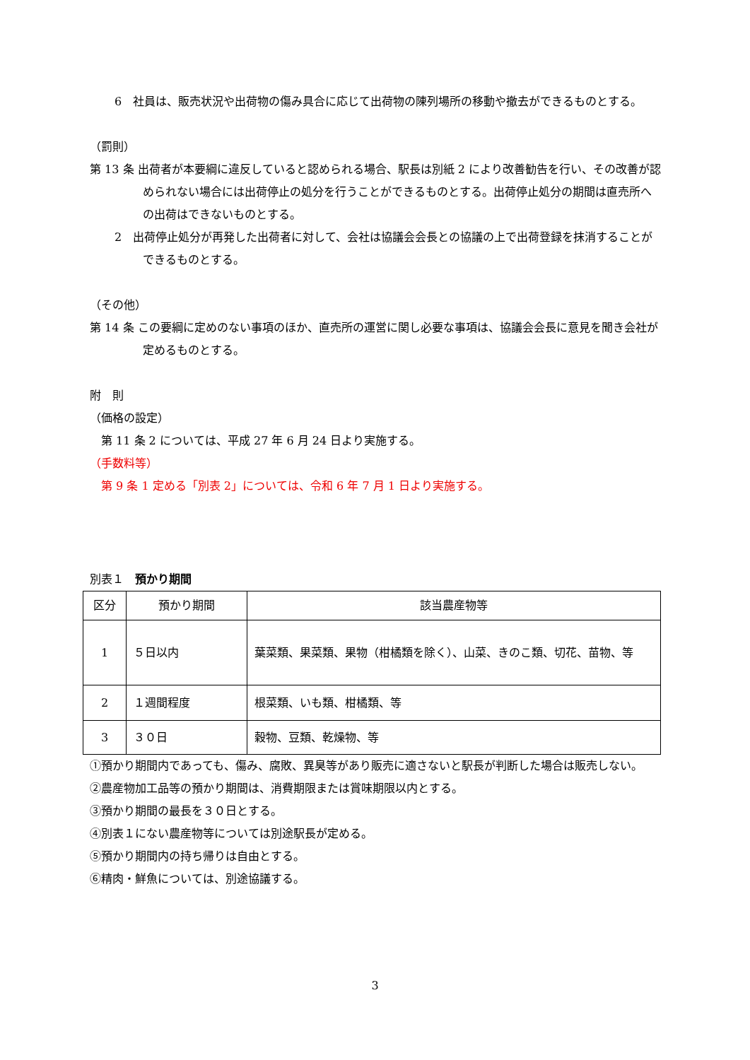6　社員は、販売状況や出荷物の傷み具合に応じて出荷物の陳列場所の移動や撤去ができるものとする。
（罰則）
第 13 条 出荷者が本要綱に違反していると認められる場合、駅長は別紙 2 により改善勧告を行い、その改善が認められない場合には出荷停止の処分を行うことができるものとする。出荷停止処分の期間は直売所への出荷はできないものとする。
2　出荷停止処分が再発した出荷者に対して、会社は協議会会長との協議の上で出荷登録を抹消することができるものとする。
（その他）
第 14 条 この要綱に定めのない事項のほか、直売所の運営に関し必要な事項は、協議会会長に意見を聞き会社が定めるものとする。
附　則
（価格の設定）
　第 11 条 2 については、平成 27 年 6 月 24 日より実施する。
（手数料等）
　第 9 条 1 定める「別表 2」については、令和 6 年 7 月 1 日より実施する。
別表１　預かり期間
| 区分 | 預かり期間 | 該当農産物等 |
| 1 | ５日以内 | 葉菜類、果菜類、果物（柑橘類を除く）、山菜、きのこ類、切花、苗物、等 |
| 2 | １週間程度 | 根菜類、いも類、柑橘類、等 |
| 3 | ３０日 | 穀物、豆類、乾燥物、等 |
①預かり期間内であっても、傷み、腐敗、異臭等があり販売に適さないと駅長が判断した場合は販売しない。
②農産物加工品等の預かり期間は、消費期限または賞味期限以内とする。
③預かり期間の最長を３０日とする。
④別表１にない農産物等については別途駅長が定める。
⑤預かり期間内の持ち帰りは自由とする。
⑥精肉・鮮魚については、別途協議する。
3